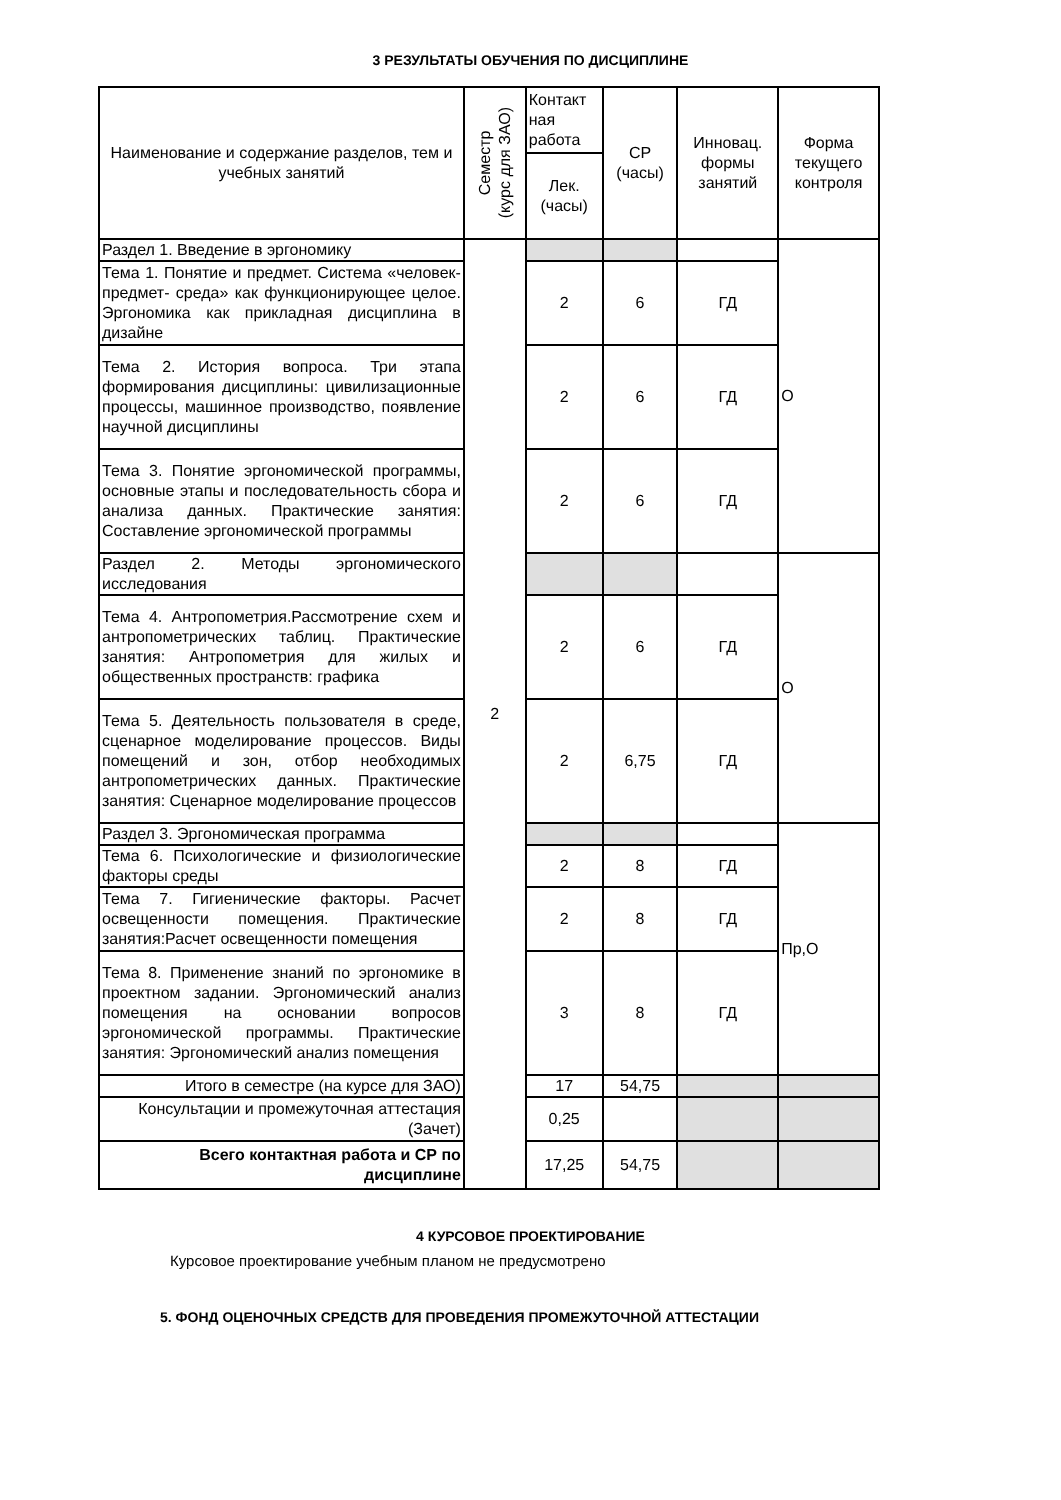3 РЕЗУЛЬТАТЫ ОБУЧЕНИЯ ПО ДИСЦИПЛИНЕ
| Наименование и содержание разделов, тем и учебных занятий | Семестр (курс для ЗАО) | Контакт ная работа | СР (часы) | Инновац. формы занятий | Форма текущего контроля |
| --- | --- | --- | --- | --- | --- |
| | | Лек. (часы) | | | |
| Раздел 1. Введение в эргономику | 2 | | | | О |
| Тема 1. Понятие и предмет. Система «человек-предмет- среда» как функционирующее целое. Эргономика как прикладная дисциплина в дизайне | | 2 | 6 | ГД | |
| Тема 2. История вопроса. Три этапа формирования дисциплины: цивилизационные процессы, машинное производство, появление научной дисциплины | | 2 | 6 | ГД | |
| Тема 3. Понятие эргономической программы, основные этапы и последовательность сбора и анализа данных. Практические занятия: Составление эргономической программы | | 2 | 6 | ГД | |
| Раздел 2. Методы эргономического исследования | | | | | О |
| Тема 4. Антропометрия.Рассмотрение схем и антропометрических таблиц. Практические занятия: Антропометрия для жилых и общественных пространств: графика | | 2 | 6 | ГД | |
| Тема 5. Деятельность пользователя в среде, сценарное моделирование процессов. Виды помещений и зон, отбор необходимых антропометрических данных. Практические занятия: Сценарное моделирование процессов | | 2 | 6,75 | ГД | |
| Раздел 3. Эргономическая программа | | | | | Пр,О |
| Тема 6. Психологические и физиологические факторы среды | | 2 | 8 | ГД | |
| Тема 7. Гигиенические факторы. Расчет освещенности помещения. Практические занятия:Расчет освещенности помещения | | 2 | 8 | ГД | |
| Тема 8. Применение знаний по эргономике в проектном задании. Эргономический анализ помещения на основании вопросов эргономической программы. Практические занятия: Эргономический анализ помещения | | 3 | 8 | ГД | |
| Итого в семестре (на курсе для ЗАО) | | 17 | 54,75 | | |
| Консультации и промежуточная аттестация (Зачет) | | 0,25 | | | |
| Всего контактная работа и СР по дисциплине | | 17,25 | 54,75 | | |
4 КУРСОВОЕ ПРОЕКТИРОВАНИЕ
Курсовое проектирование учебным планом не предусмотрено
5. ФОНД ОЦЕНОЧНЫХ СРЕДСТВ ДЛЯ ПРОВЕДЕНИЯ ПРОМЕЖУТОЧНОЙ АТТЕСТАЦИИ